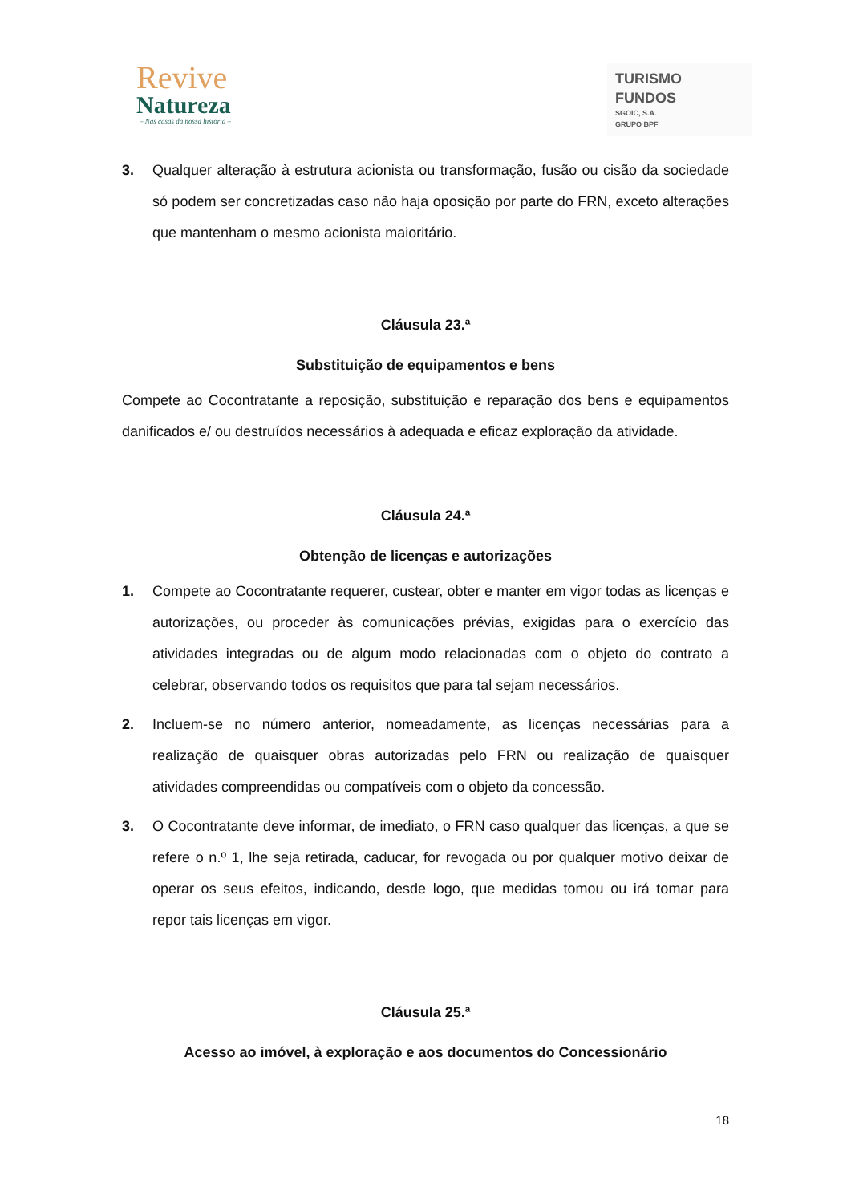Revive
Natureza
– Nas casas da nossa história –
TURISMO
FUNDOS
SGOIC, S.A.
GRUPO BPF
3. Qualquer alteração à estrutura acionista ou transformação, fusão ou cisão da sociedade só podem ser concretizadas caso não haja oposição por parte do FRN, exceto alterações que mantenham o mesmo acionista maioritário.
Cláusula 23.ª
Substituição de equipamentos e bens
Compete ao Cocontratante a reposição, substituição e reparação dos bens e equipamentos danificados e/ ou destruídos necessários à adequada e eficaz exploração da atividade.
Cláusula 24.ª
Obtenção de licenças e autorizações
1. Compete ao Cocontratante requerer, custear, obter e manter em vigor todas as licenças e autorizações, ou proceder às comunicações prévias, exigidas para o exercício das atividades integradas ou de algum modo relacionadas com o objeto do contrato a celebrar, observando todos os requisitos que para tal sejam necessários.
2. Incluem-se no número anterior, nomeadamente, as licenças necessárias para a realização de quaisquer obras autorizadas pelo FRN ou realização de quaisquer atividades compreendidas ou compatíveis com o objeto da concessão.
3. O Cocontratante deve informar, de imediato, o FRN caso qualquer das licenças, a que se refere o n.º 1, lhe seja retirada, caducar, for revogada ou por qualquer motivo deixar de operar os seus efeitos, indicando, desde logo, que medidas tomou ou irá tomar para repor tais licenças em vigor.
Cláusula 25.ª
Acesso ao imóvel, à exploração e aos documentos do Concessionário
18